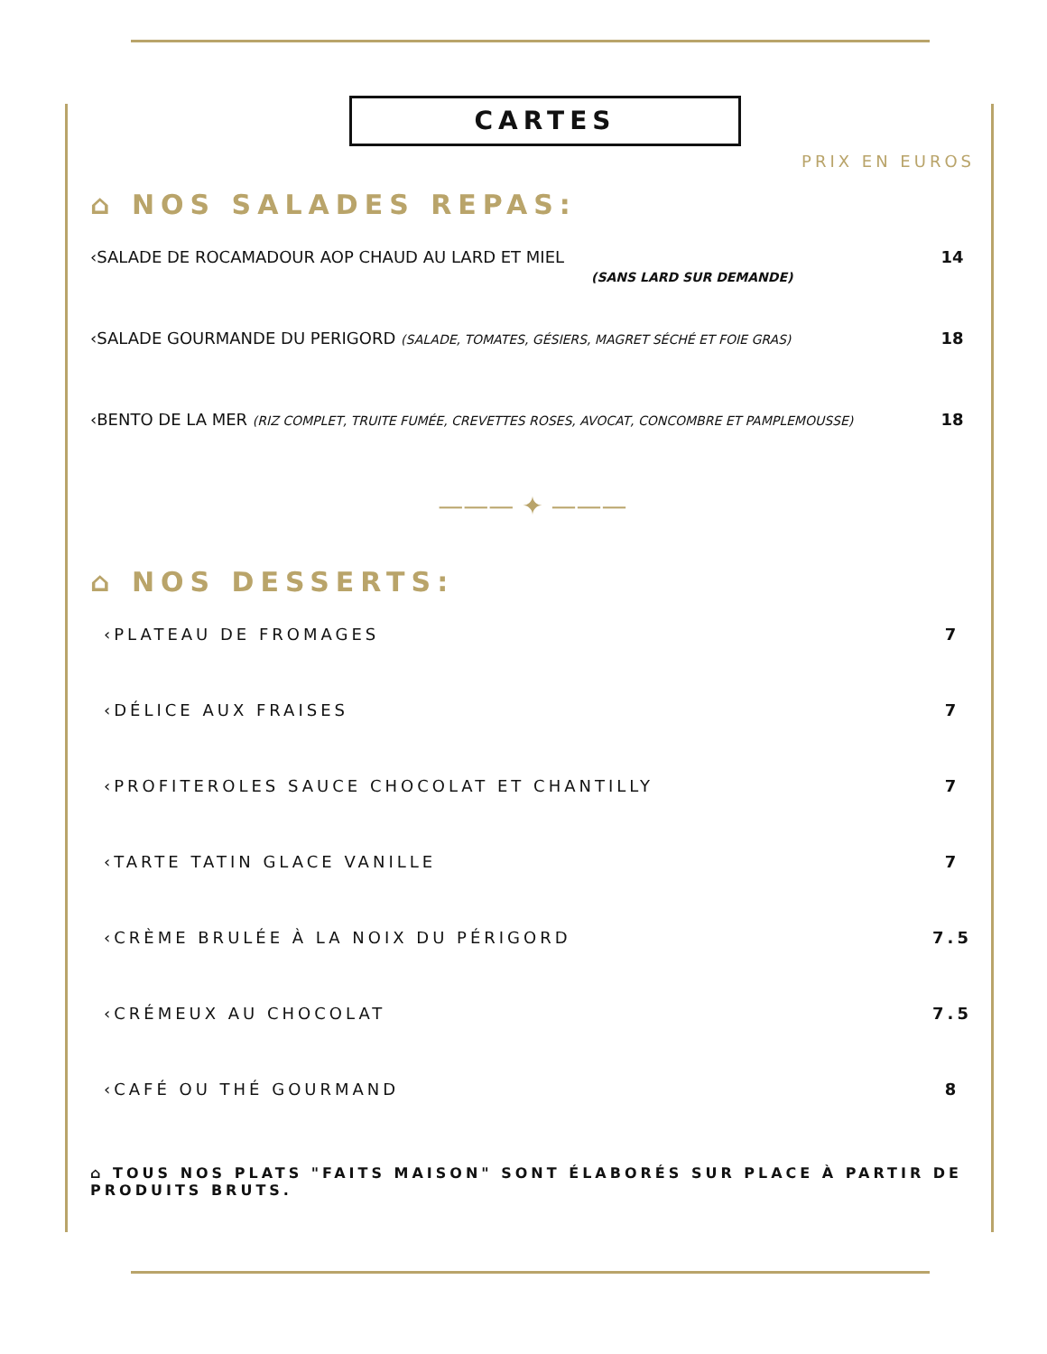CARTES
PRIX EN EUROS
⌂ NOS SALADES REPAS:
‹SALADE DE ROCAMADOUR AOP CHAUD AU LARD ET MIEL
(SANS LARD SUR DEMANDE)
14
‹SALADE GOURMANDE DU PERIGORD (SALADE, TOMATES, GÉSIERS, MAGRET SÉCHÉ ET FOIE GRAS)
18
‹BENTO DE LA MER (RIZ COMPLET, TRUITE FUMÉE, CREVETTES ROSES, AVOCAT, CONCOMBRE ET PAMPLEMOUSSE)
18
——— ✦ ———
⌂ NOS DESSERTS:
‹PLATEAU DE FROMAGES 7
‹DÉLICE AUX FRAISES 7
‹PROFITEROLES SAUCE CHOCOLAT ET CHANTILLY
7
‹TARTE TATIN GLACE VANILLE 7
‹CRÈME BRULÉE À LA NOIX DU PÉRIGORD
7.5
‹CRÉMEUX AU CHOCOLAT 7.5
‹CAFÉ OU THÉ GOURMAND 8
⌂ TOUS NOS PLATS "FAITS MAISON" SONT ÉLABORÉS SUR PLACE À PARTIR DE PRODUITS BRUTS.